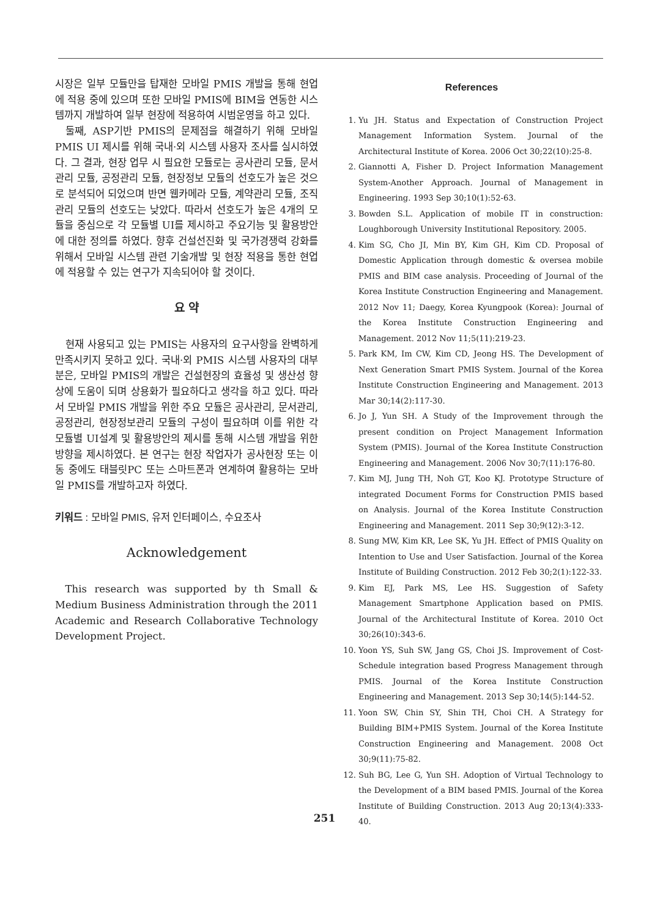시장은 일부 모듈만을 탑재한 모바일 PMIS 개발을 통해 현업에 적용 중에 있으며 또한 모바일 PMIS에 BIM을 연동한 시스템까지 개발하여 일부 현장에 적용하여 시범운영을 하고 있다.
둘째, ASP기반 PMIS의 문제점을 해결하기 위해 모바일 PMIS UI 제시를 위해 국내·외 시스템 사용자 조사를 실시하였다. 그 결과, 현장 업무 시 필요한 모듈로는 공사관리 모듈, 문서관리 모듈, 공정관리 모듈, 현장정보 모듈의 선호도가 높은 것으로 분석되어 되었으며 반면 웹카메라 모듈, 계약관리 모듈, 조직관리 모듈의 선호도는 낮았다. 따라서 선호도가 높은 4개의 모듈을 중심으로 각 모듈별 UI를 제시하고 주요기능 및 활용방안에 대한 정의를 하였다. 향후 건설선진화 및 국가경쟁력 강화를 위해서 모바일 시스템 관련 기술개발 및 현장 적용을 통한 현업에 적용할 수 있는 연구가 지속되어야 할 것이다.
요 약
현재 사용되고 있는 PMIS는 사용자의 요구사항을 완벽하게 만족시키지 못하고 있다. 국내·외 PMIS 시스템 사용자의 대부분은, 모바일 PMIS의 개발은 건설현장의 효율성 및 생산성 향상에 도움이 되며 상용화가 필요하다고 생각을 하고 있다. 따라서 모바일 PMIS 개발을 위한 주요 모듈은 공사관리, 문서관리, 공정관리, 현장정보관리 모듈의 구성이 필요하며 이를 위한 각 모듈별 UI설계 및 활용방안의 제시를 통해 시스템 개발을 위한 방향을 제시하였다. 본 연구는 현장 작업자가 공사현장 또는 이동 중에도 태블릿PC 또는 스마트폰과 연계하여 활용하는 모바일 PMIS를 개발하고자 하였다.
키워드 : 모바일 PMIS, 유저 인터페이스, 수요조사
Acknowledgement
This research was supported by th Small & Medium Business Administration through the 2011 Academic and Research Collaborative Technology Development Project.
References
1. Yu JH. Status and Expectation of Construction Project Management Information System. Journal of the Architectural Institute of Korea. 2006 Oct 30;22(10):25-8.
2. Giannotti A, Fisher D. Project Information Management System-Another Approach. Journal of Management in Engineering. 1993 Sep 30;10(1):52-63.
3. Bowden S.L. Application of mobile IT in construction: Loughborough University Institutional Repository. 2005.
4. Kim SG, Cho JI, Min BY, Kim GH, Kim CD. Proposal of Domestic Application through domestic & oversea mobile PMIS and BIM case analysis. Proceeding of Journal of the Korea Institute Construction Engineering and Management. 2012 Nov 11; Daegy, Korea Kyungpook (Korea): Journal of the Korea Institute Construction Engineering and Management. 2012 Nov 11;5(11):219-23.
5. Park KM, Im CW, Kim CD, Jeong HS. The Development of Next Generation Smart PMIS System. Journal of the Korea Institute Construction Engineering and Management. 2013 Mar 30;14(2):117-30.
6. Jo J, Yun SH. A Study of the Improvement through the present condition on Project Management Information System (PMIS). Journal of the Korea Institute Construction Engineering and Management. 2006 Nov 30;7(11):176-80.
7. Kim MJ, Jung TH, Noh GT, Koo KJ. Prototype Structure of integrated Document Forms for Construction PMIS based on Analysis. Journal of the Korea Institute Construction Engineering and Management. 2011 Sep 30;9(12):3-12.
8. Sung MW, Kim KR, Lee SK, Yu JH. Effect of PMIS Quality on Intention to Use and User Satisfaction. Journal of the Korea Institute of Building Construction. 2012 Feb 30;2(1):122-33.
9. Kim EJ, Park MS, Lee HS. Suggestion of Safety Management Smartphone Application based on PMIS. Journal of the Architectural Institute of Korea. 2010 Oct 30;26(10):343-6.
10. Yoon YS, Suh SW, Jang GS, Choi JS. Improvement of Cost-Schedule integration based Progress Management through PMIS. Journal of the Korea Institute Construction Engineering and Management. 2013 Sep 30;14(5):144-52.
11. Yoon SW, Chin SY, Shin TH, Choi CH. A Strategy for Building BIM+PMIS System. Journal of the Korea Institute Construction Engineering and Management. 2008 Oct 30;9(11):75-82.
12. Suh BG, Lee G, Yun SH. Adoption of Virtual Technology to the Development of a BIM based PMIS. Journal of the Korea Institute of Building Construction. 2013 Aug 20;13(4):333-40.
251